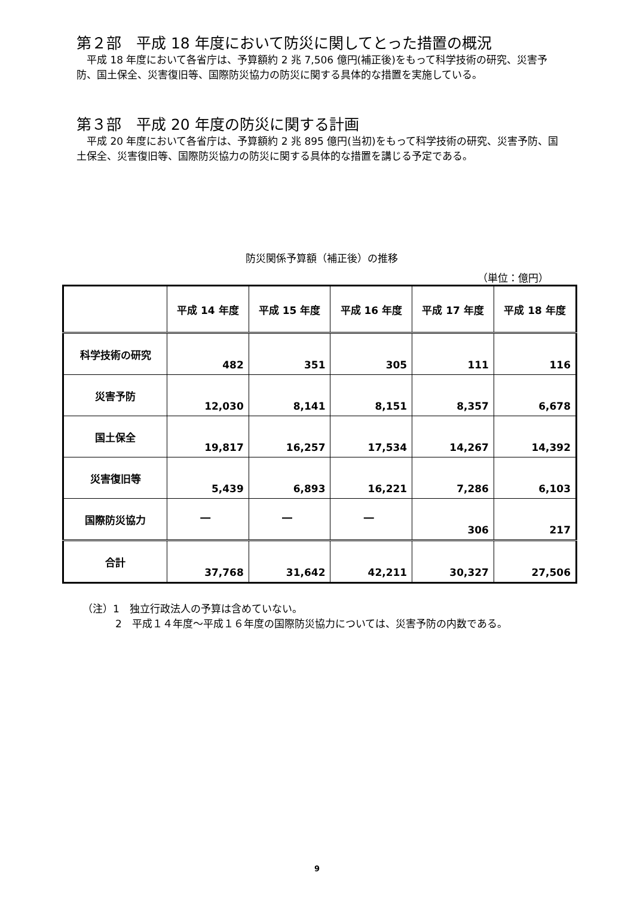第２部　平成 18 年度において防災に関してとった措置の概況
平成 18 年度において各省庁は、予算額約 2 兆 7,506 億円(補正後)をもって科学技術の研究、災害予防、国土保全、災害復旧等、国際防災協力の防災に関する具体的な措置を実施している。
第３部　平成 20 年度の防災に関する計画
平成 20 年度において各省庁は、予算額約 2 兆 895 億円(当初)をもって科学技術の研究、災害予防、国土保全、災害復旧等、国際防災協力の防災に関する具体的な措置を講じる予定である。
防災関係予算額（補正後）の推移
（単位：億円）
| | 平成 14 年度 | 平成 15 年度 | 平成 16 年度 | 平成 17 年度 | 平成 18 年度 |
| --- | --- | --- | --- | --- | --- |
| 科学技術の研究 | 482 | 351 | 305 | 111 | 116 |
| 災害予防 | 12,030 | 8,141 | 8,151 | 8,357 | 6,678 |
| 国土保全 | 19,817 | 16,257 | 17,534 | 14,267 | 14,392 |
| 災害復旧等 | 5,439 | 6,893 | 16,221 | 7,286 | 6,103 |
| 国際防災協力 | ― | ― | ― | 306 | 217 |
| 合計 | 37,768 | 31,642 | 42,211 | 30,327 | 27,506 |
（注）1　独立行政法人の予算は含めていない。
2　平成１４年度～平成１６年度の国際防災協力については、災害予防の内数である。
9